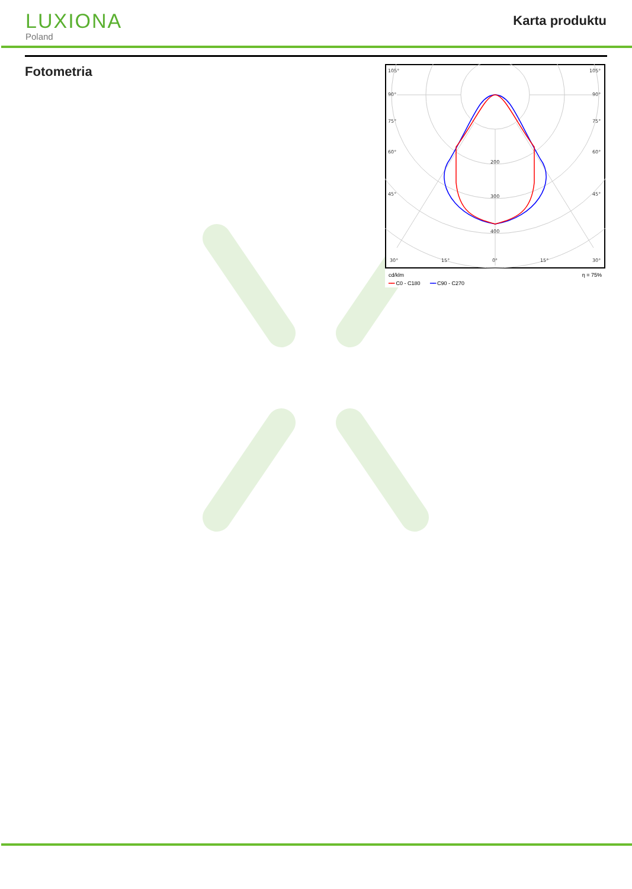LUXIONA
Poland
Karta produktu
Fotometria
105°
105°
90°
90°
75°
75°
60°
60°
45°
45°
200
300
400
30°
15°
0°
15°
30°
cd/klm η = 75%
━━ C0 - C180 ━━ C90 - C270